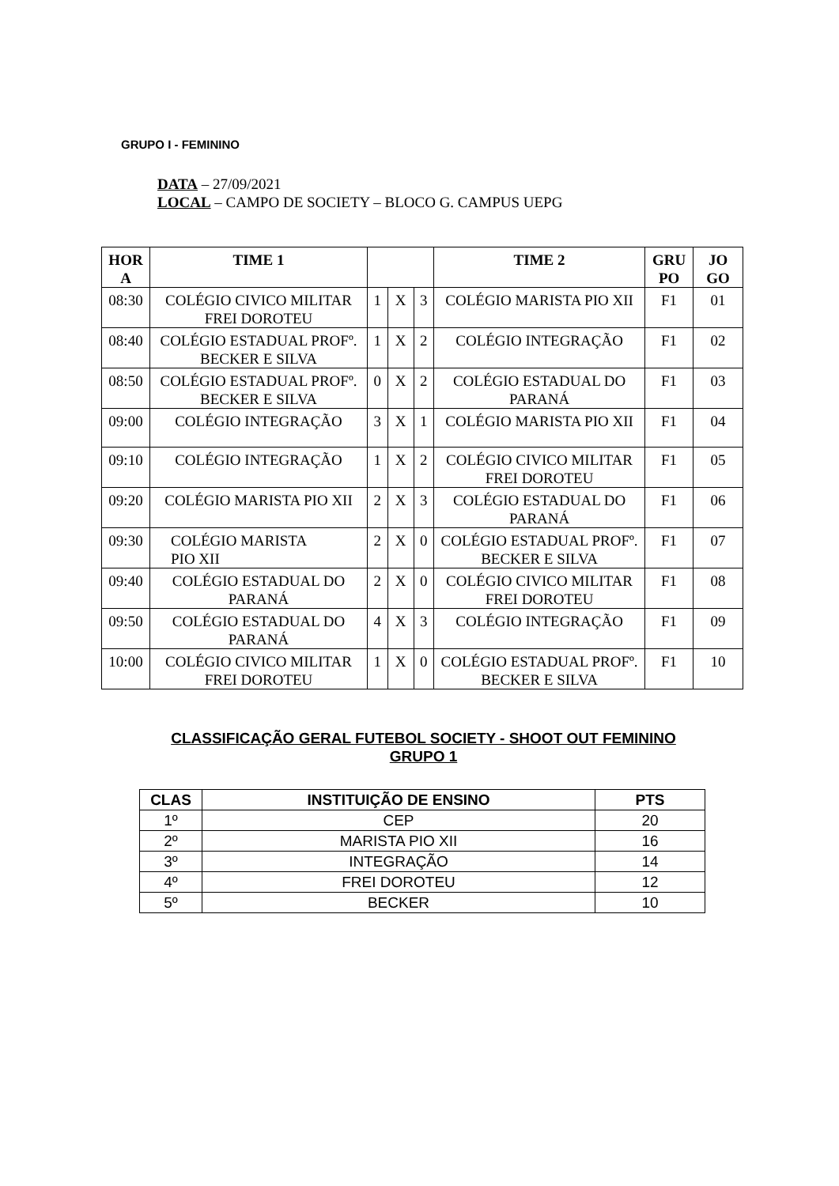GRUPO I - FEMININO
DATA – 27/09/2021
LOCAL – CAMPO DE SOCIETY – BLOCO G. CAMPUS UEPG
| HOR A | TIME 1 | | | | TIME 2 | GRU PO | JO GO |
| --- | --- | --- | --- | --- | --- | --- | --- |
| 08:30 | COLÉGIO CIVICO MILITAR FREI DOROTEU | 1 | X | 3 | COLÉGIO MARISTA PIO XII | F1 | 01 |
| 08:40 | COLÉGIO ESTADUAL PROFº. BECKER E SILVA | 1 | X | 2 | COLÉGIO INTEGRAÇÃO | F1 | 02 |
| 08:50 | COLÉGIO ESTADUAL PROFº. BECKER E SILVA | 0 | X | 2 | COLÉGIO ESTADUAL DO PARANÁ | F1 | 03 |
| 09:00 | COLÉGIO INTEGRAÇÃO | 3 | X | 1 | COLÉGIO MARISTA PIO XII | F1 | 04 |
| 09:10 | COLÉGIO INTEGRAÇÃO | 1 | X | 2 | COLÉGIO CIVICO MILITAR FREI DOROTEU | F1 | 05 |
| 09:20 | COLÉGIO MARISTA PIO XII | 2 | X | 3 | COLÉGIO ESTADUAL DO PARANÁ | F1 | 06 |
| 09:30 | COLÉGIO MARISTA PIO XII | 2 | X | 0 | COLÉGIO ESTADUAL PROFº. BECKER E SILVA | F1 | 07 |
| 09:40 | COLÉGIO ESTADUAL DO PARANÁ | 2 | X | 0 | COLÉGIO CIVICO MILITAR FREI DOROTEU | F1 | 08 |
| 09:50 | COLÉGIO ESTADUAL DO PARANÁ | 4 | X | 3 | COLÉGIO INTEGRAÇÃO | F1 | 09 |
| 10:00 | COLÉGIO CIVICO MILITAR FREI DOROTEU | 1 | X | 0 | COLÉGIO ESTADUAL PROFº. BECKER E SILVA | F1 | 10 |
CLASSIFICAÇÃO GERAL FUTEBOL SOCIETY - SHOOT OUT FEMININO
GRUPO 1
| CLAS | INSTITUIÇÃO DE ENSINO | PTS |
| --- | --- | --- |
| 1º | CEP | 20 |
| 2º | MARISTA PIO XII | 16 |
| 3º | INTEGRAÇÃO | 14 |
| 4º | FREI DOROTEU | 12 |
| 5º | BECKER | 10 |